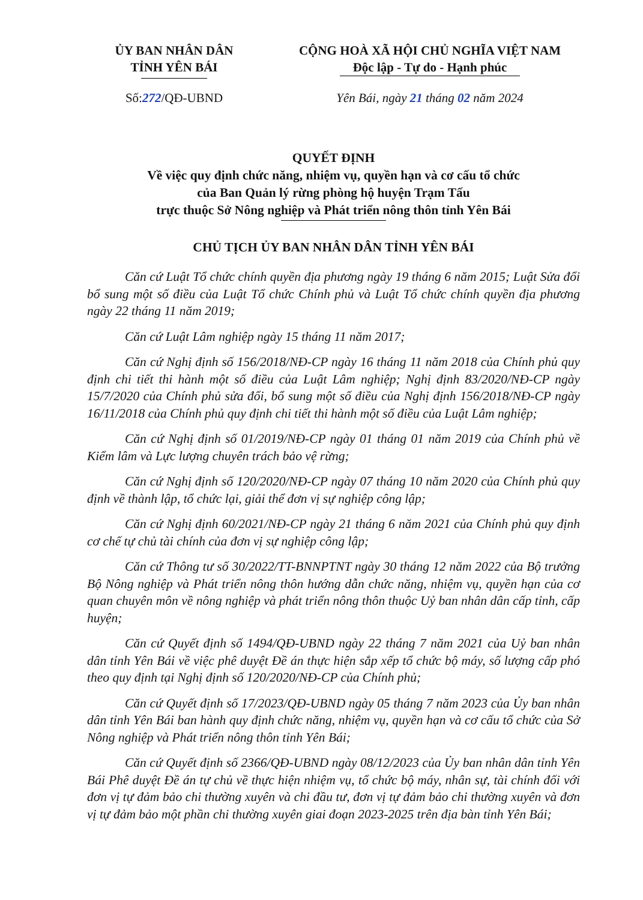ỦY BAN NHÂN DÂN
TỈNH YÊN BÁI
CỘNG HOÀ XÃ HỘI CHỦ NGHĨA VIỆT NAM
Độc lập - Tự do - Hạnh phúc
Số:272/QĐ-UBND Yên Bái, ngày 21 tháng 02 năm 2024
QUYẾT ĐỊNH
Về việc quy định chức năng, nhiệm vụ, quyền hạn và cơ cấu tổ chức
của Ban Quản lý rừng phòng hộ huyện Trạm Tấu
trực thuộc Sở Nông nghiệp và Phát triển nông thôn tỉnh Yên Bái
CHỦ TỊCH ỦY BAN NHÂN DÂN TỈNH YÊN BÁI
Căn cứ Luật Tổ chức chính quyền địa phương ngày 19 tháng 6 năm 2015; Luật Sửa đổi bổ sung một số điều của Luật Tổ chức Chính phủ và Luật Tổ chức chính quyền địa phương ngày 22 tháng 11 năm 2019;
Căn cứ Luật Lâm nghiệp ngày 15 tháng 11 năm 2017;
Căn cứ Nghị định số 156/2018/NĐ-CP ngày 16 tháng 11 năm 2018 của Chính phủ quy định chi tiết thi hành một số điều của Luật Lâm nghiệp; Nghị định 83/2020/NĐ-CP ngày 15/7/2020 của Chính phủ sửa đổi, bổ sung một số điều của Nghị định 156/2018/NĐ-CP ngày 16/11/2018 của Chính phủ quy định chi tiết thi hành một số điều của Luật Lâm nghiệp;
Căn cứ Nghị định số 01/2019/NĐ-CP ngày 01 tháng 01 năm 2019 của Chính phủ về Kiểm lâm và Lực lượng chuyên trách bảo vệ rừng;
Căn cứ Nghị định số 120/2020/NĐ-CP ngày 07 tháng 10 năm 2020 của Chính phủ quy định về thành lập, tổ chức lại, giải thể đơn vị sự nghiệp công lập;
Căn cứ Nghị định 60/2021/NĐ-CP ngày 21 tháng 6 năm 2021 của Chính phủ quy định cơ chế tự chủ tài chính của đơn vị sự nghiệp công lập;
Căn cứ Thông tư số 30/2022/TT-BNNPTNT ngày 30 tháng 12 năm 2022 của Bộ trưởng Bộ Nông nghiệp và Phát triển nông thôn hướng dẫn chức năng, nhiệm vụ, quyền hạn của cơ quan chuyên môn về nông nghiệp và phát triển nông thôn thuộc Uỷ ban nhân dân cấp tỉnh, cấp huyện;
Căn cứ Quyết định số 1494/QĐ-UBND ngày 22 tháng 7 năm 2021 của Uỷ ban nhân dân tỉnh Yên Bái về việc phê duyệt Đề án thực hiện sắp xếp tổ chức bộ máy, số lượng cấp phó theo quy định tại Nghị định số 120/2020/NĐ-CP của Chính phủ;
Căn cứ Quyết định số 17/2023/QĐ-UBND ngày 05 tháng 7 năm 2023 của Ủy ban nhân dân tỉnh Yên Bái ban hành quy định chức năng, nhiệm vụ, quyền hạn và cơ cấu tổ chức của Sở Nông nghiệp và Phát triển nông thôn tỉnh Yên Bái;
Căn cứ Quyết định số 2366/QĐ-UBND ngày 08/12/2023 của Ủy ban nhân dân tỉnh Yên Bái Phê duyệt Đề án tự chủ về thực hiện nhiệm vụ, tổ chức bộ máy, nhân sự, tài chính đối với đơn vị tự đảm bảo chi thường xuyên và chi đầu tư, đơn vị tự đảm bảo chi thường xuyên và đơn vị tự đảm bảo một phần chi thường xuyên giai đoạn 2023-2025 trên địa bàn tỉnh Yên Bái;